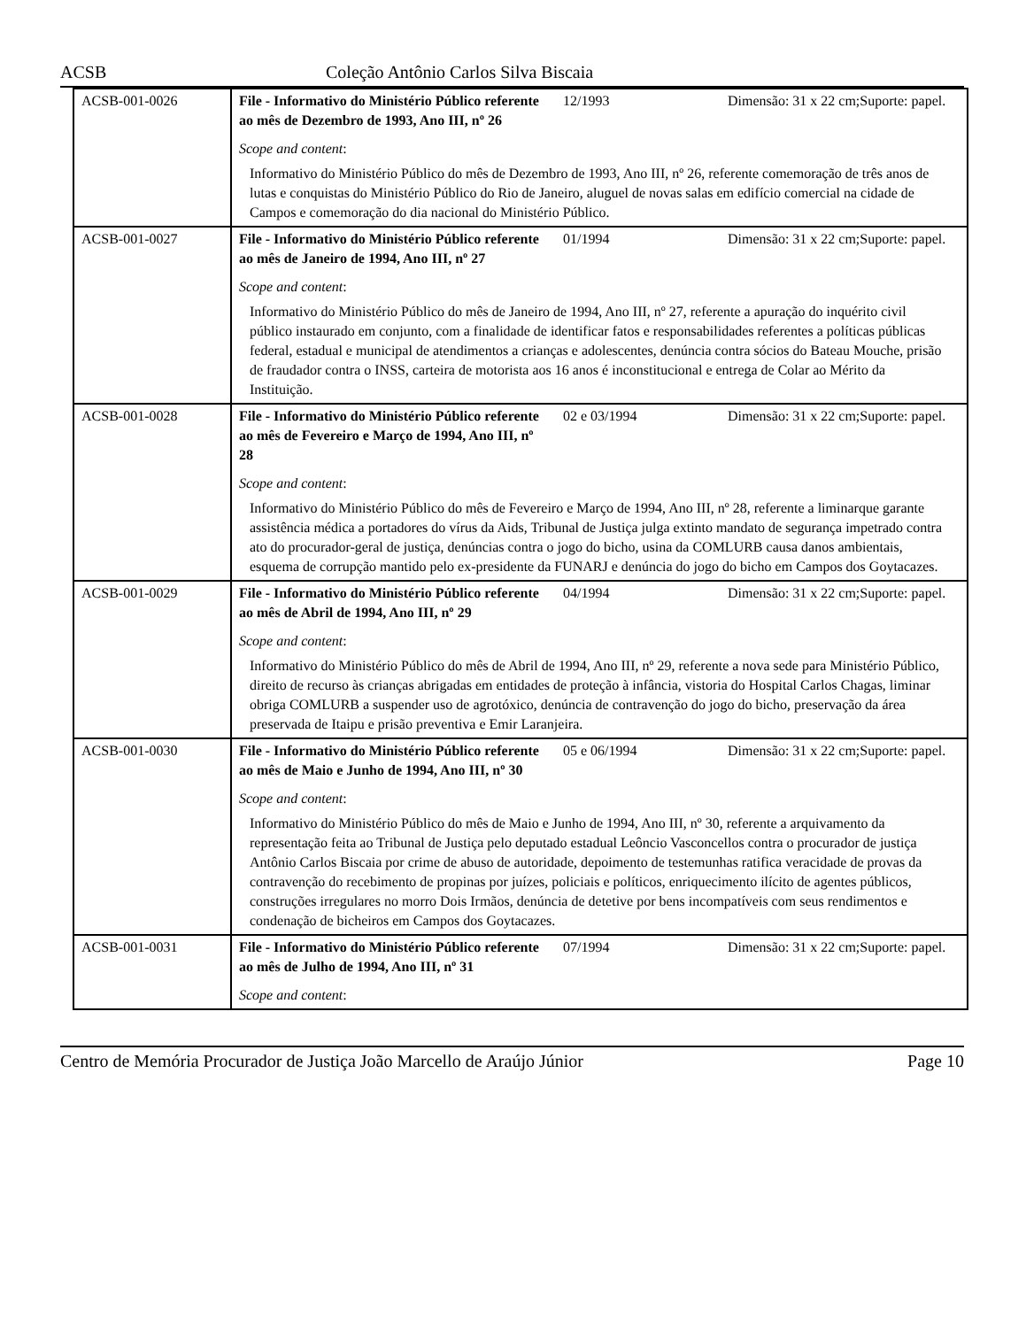ACSB Coleção Antônio Carlos Silva Biscaia
| ACSB-001-0026 | File - Informativo do Ministério Público referente ao mês de Dezembro de 1993, Ano III, nº 26 | 12/1993 | Dimensão: 31 x 22 cm;Suporte: papel. |
| | Scope and content : | | |
| | Informativo do Ministério Público do mês de Dezembro de 1993, Ano III, nº 26, referente comemoração de três anos de lutas e conquistas do Ministério Público do Rio de Janeiro, aluguel de novas salas em edifício comercial na cidade de Campos e comemoração do dia nacional do Ministério Público. | | |
| ACSB-001-0027 | File - Informativo do Ministério Público referente ao mês de Janeiro de 1994, Ano III, nº 27 | 01/1994 | Dimensão: 31 x 22 cm;Suporte: papel. |
| | Scope and content : | | |
| | Informativo do Ministério Público do mês de Janeiro de 1994, Ano III, nº 27, referente a apuração do inquérito civil público instaurado em conjunto, com a finalidade de identificar fatos e responsabilidades referentes a políticas públicas federal, estadual e municipal de atendimentos a crianças e adolescentes, denúncia contra sócios do Bateau Mouche, prisão de fraudador contra o INSS, carteira de motorista aos 16 anos é inconstitucional e entrega de Colar ao Mérito da Instituição. | | |
| ACSB-001-0028 | File - Informativo do Ministério Público referente ao mês de Fevereiro e Março de 1994, Ano III, nº 28 | 02 e 03/1994 | Dimensão: 31 x 22 cm;Suporte: papel. |
| | Scope and content : | | |
| | Informativo do Ministério Público do mês de Fevereiro e Março de 1994, Ano III, nº 28, referente a liminarque garante assistência médica a portadores do vírus da Aids, Tribunal de Justiça julga extinto mandato de segurança impetrado contra ato do procurador-geral de justiça, denúncias contra o jogo do bicho, usina da COMLURB causa danos ambientais, esquema de corrupção mantido pelo ex-presidente da FUNARJ e denúncia do jogo do bicho em Campos dos Goytacazes. | | |
| ACSB-001-0029 | File - Informativo do Ministério Público referente ao mês de Abril de 1994, Ano III, nº 29 | 04/1994 | Dimensão: 31 x 22 cm;Suporte: papel. |
| | Scope and content : | | |
| | Informativo do Ministério Público do mês de Abril de 1994, Ano III, nº 29, referente a nova sede para Ministério Público, direito de recurso às crianças abrigadas em entidades de proteção à infância, vistoria do Hospital Carlos Chagas, liminar obriga COMLURB a suspender uso de agrotóxico, denúncia de contravenção do jogo do bicho, preservação da área preservada de Itaipu e prisão preventiva e Emir Laranjeira. | | |
| ACSB-001-0030 | File - Informativo do Ministério Público referente ao mês de Maio e Junho de 1994, Ano III, nº 30 | 05 e 06/1994 | Dimensão: 31 x 22 cm;Suporte: papel. |
| | Scope and content : | | |
| | Informativo do Ministério Público do mês de Maio e Junho de 1994, Ano III, nº 30, referente a arquivamento da representação feita ao Tribunal de Justiça pelo deputado estadual Leôncio Vasconcellos contra o procurador de justiça Antônio Carlos Biscaia por crime de abuso de autoridade, depoimento de testemunhas ratifica veracidade de provas da contravenção do recebimento de propinas por juízes, policiais e políticos, enriquecimento ilícito de agentes públicos, construções irregulares no morro Dois Irmãos, denúncia de detetive por bens incompatíveis com seus rendimentos e condenação de bicheiros em Campos dos Goytacazes. | | |
| ACSB-001-0031 | File - Informativo do Ministério Público referente ao mês de Julho de 1994, Ano III, nº 31 | 07/1994 | Dimensão: 31 x 22 cm;Suporte: papel. |
| | Scope and content : | | |
Centro de Memória Procurador de Justiça João Marcello de Araújo Júnior Page 10